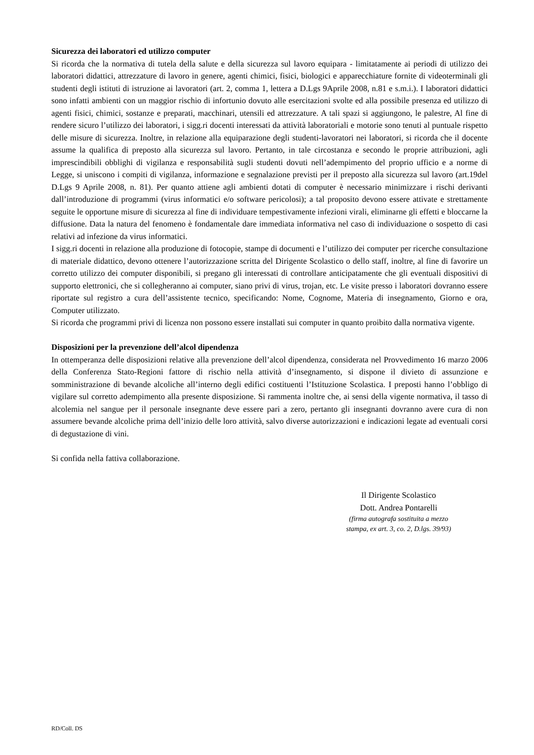Sicurezza dei laboratori ed utilizzo computer
Si ricorda che la normativa di tutela della salute e della sicurezza sul lavoro equipara - limitatamente ai periodi di utilizzo dei laboratori didattici, attrezzature di lavoro in genere, agenti chimici, fisici, biologici e apparecchiature fornite di videoterminali gli studenti degli istituti di istruzione ai lavoratori (art. 2, comma 1, lettera a D.Lgs 9Aprile 2008, n.81 e s.m.i.). I laboratori didattici sono infatti ambienti con un maggior rischio di infortunio dovuto alle esercitazioni svolte ed alla possibile presenza ed utilizzo di agenti fisici, chimici, sostanze e preparati, macchinari, utensili ed attrezzature. A tali spazi si aggiungono, le palestre, Al fine di rendere sicuro l’utilizzo dei laboratori, i sigg.ri docenti interessati da attività laboratoriali e motorie sono tenuti al puntuale rispetto delle misure di sicurezza. Inoltre, in relazione alla equiparazione degli studenti-lavoratori nei laboratori, si ricorda che il docente assume la qualifica di preposto alla sicurezza sul lavoro. Pertanto, in tale circostanza e secondo le proprie attribuzioni, agli imprescindibili obblighi di vigilanza e responsabilità sugli studenti dovuti nell’adempimento del proprio ufficio e a norme di Legge, si uniscono i compiti di vigilanza, informazione e segnalazione previsti per il preposto alla sicurezza sul lavoro (art.19del D.Lgs 9 Aprile 2008, n. 81). Per quanto attiene agli ambienti dotati di computer è necessario minimizzare i rischi derivanti dall’introduzione di programmi (virus informatici e/o software pericolosi); a tal proposito devono essere attivate e strettamente seguite le opportune misure di sicurezza al fine di individuare tempestivamente infezioni virali, eliminarne gli effetti e bloccarne la diffusione. Data la natura del fenomeno è fondamentale dare immediata informativa nel caso di individuazione o sospetto di casi relativi ad infezione da virus informatici.
I sigg.ri docenti in relazione alla produzione di fotocopie, stampe di documenti e l’utilizzo dei computer per ricerche consultazione di materiale didattico, devono ottenere l’autorizzazione scritta del Dirigente Scolastico o dello staff, inoltre, al fine di favorire un corretto utilizzo dei computer disponibili, si pregano gli interessati di controllare anticipatamente che gli eventuali dispositivi di supporto elettronici, che si collegheranno ai computer, siano privi di virus, trojan, etc. Le visite presso i laboratori dovranno essere riportate sul registro a cura dell’assistente tecnico, specificando: Nome, Cognome, Materia di insegnamento, Giorno e ora, Computer utilizzato.
Si ricorda che programmi privi di licenza non possono essere installati sui computer in quanto proibito dalla normativa vigente.
Disposizioni per la prevenzione dell’alcol dipendenza
In ottemperanza delle disposizioni relative alla prevenzione dell’alcol dipendenza, considerata nel Provvedimento 16 marzo 2006 della Conferenza Stato-Regioni fattore di rischio nella attività d’insegnamento, si dispone il divieto di assunzione e somministrazione di bevande alcoliche all’interno degli edifici costituenti l’Istituzione Scolastica. I preposti hanno l’obbligo di vigilare sul corretto adempimento alla presente disposizione. Si rammenta inoltre che, ai sensi della vigente normativa, il tasso di alcolemia nel sangue per il personale insegnante deve essere pari a zero, pertanto gli insegnanti dovranno avere cura di non assumere bevande alcoliche prima dell’inizio delle loro attività, salvo diverse autorizzazioni e indicazioni legate ad eventuali corsi di degustazione di vini.
Si confida nella fattiva collaborazione.
Il Dirigente Scolastico
Dott. Andrea Pontarelli
(firma autografa sostituita a mezzo
stampa, ex art. 3, co. 2, D.lgs. 39/93)
RD/Coll. DS